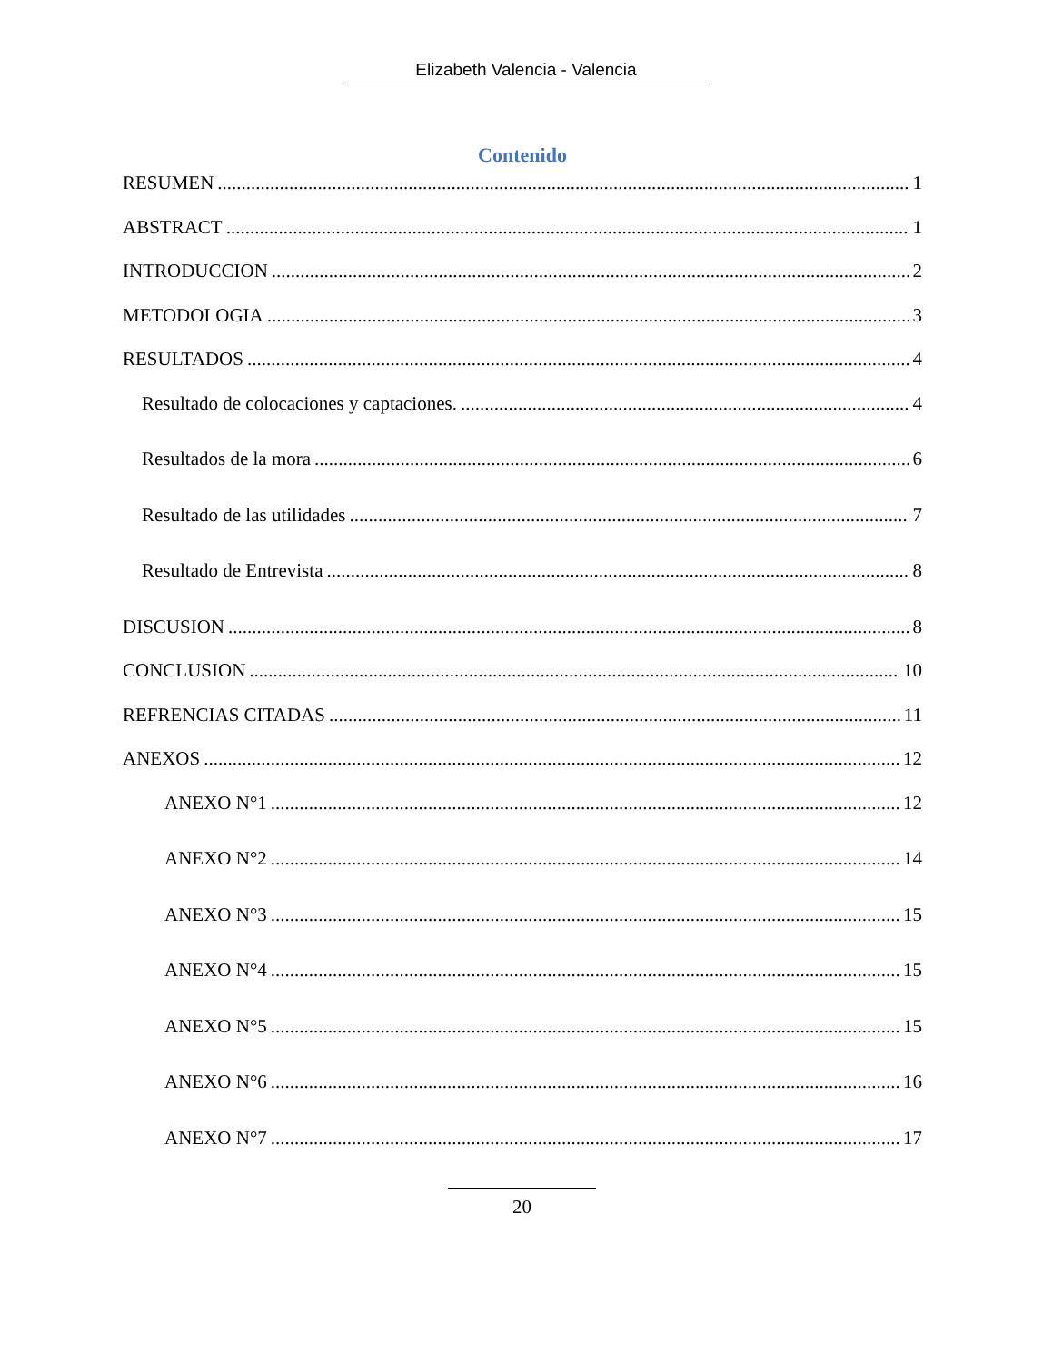Elizabeth Valencia - Valencia
Contenido
RESUMEN 1
ABSTRACT 1
INTRODUCCION 2
METODOLOGIA 3
RESULTADOS 4
Resultado de colocaciones y captaciones. 4
Resultados de la mora 6
Resultado de las utilidades 7
Resultado de Entrevista 8
DISCUSION 8
CONCLUSION 10
REFRENCIAS CITADAS 11
ANEXOS 12
ANEXO N°1 12
ANEXO N°2 14
ANEXO N°3 15
ANEXO N°4 15
ANEXO N°5 15
ANEXO N°6 16
ANEXO N°7 17
20